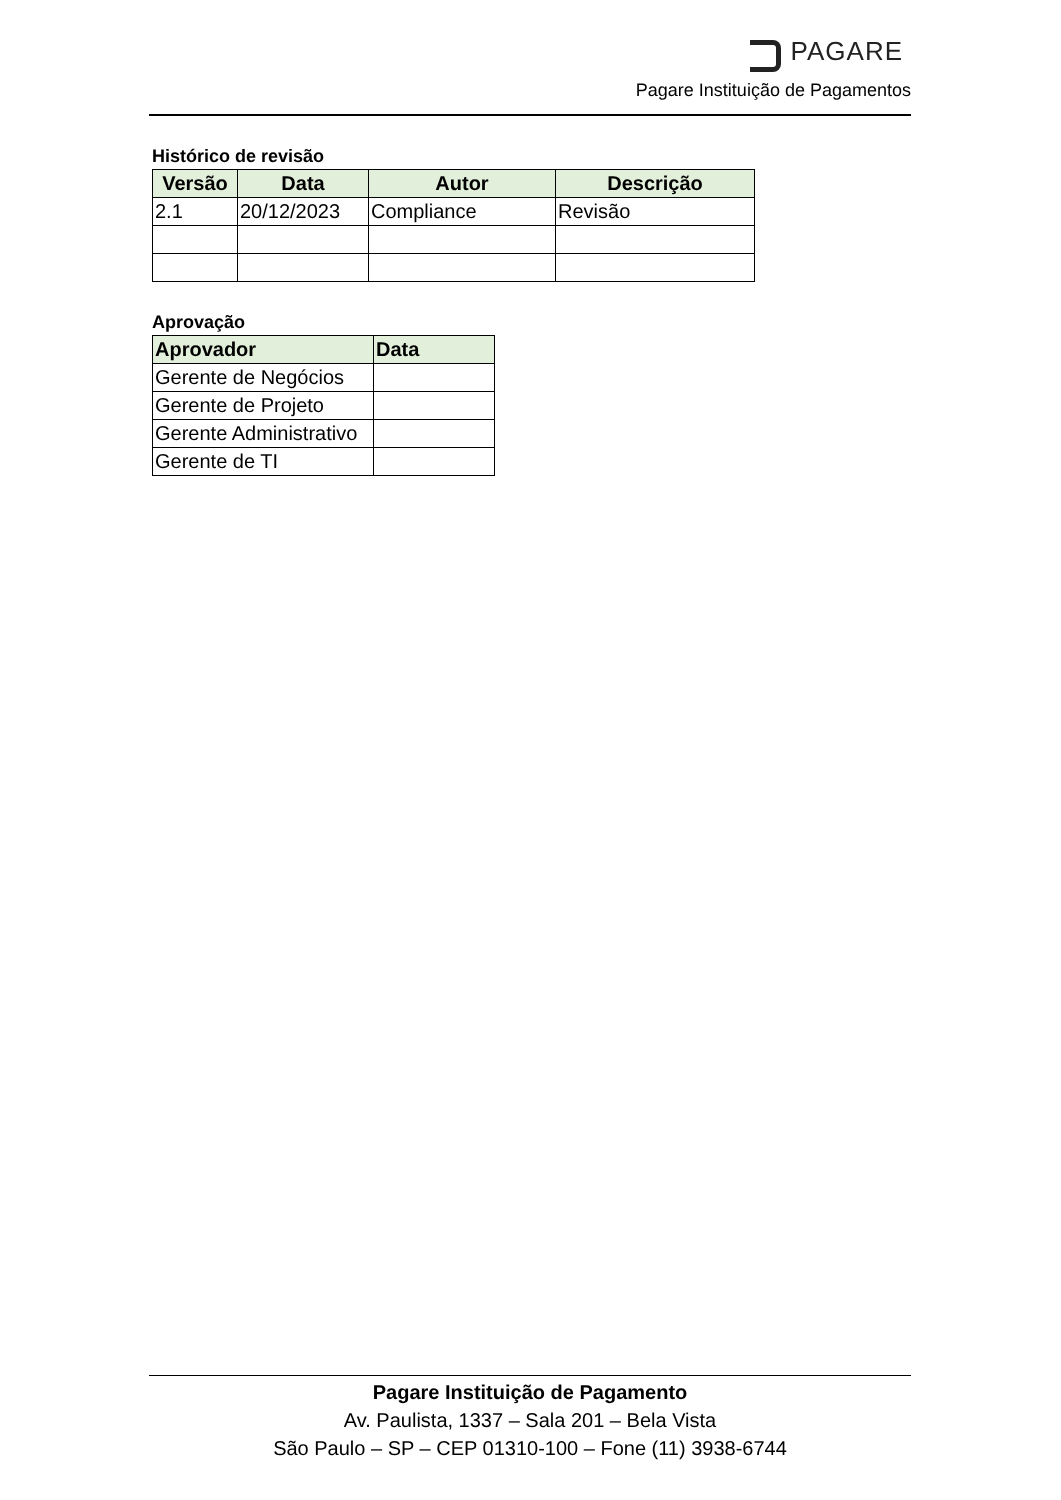PAGARE
Pagare Instituição de Pagamentos
Histórico de revisão
| Versão | Data | Autor | Descrição |
| --- | --- | --- | --- |
| 2.1 | 20/12/2023 | Compliance | Revisão |
Aprovação
| Aprovador | Data |
| --- | --- |
| Gerente de Negócios | |
| Gerente de Projeto | |
| Gerente Administrativo | |
| Gerente de TI | |
Pagare Instituição de Pagamento
Av. Paulista, 1337 – Sala 201 – Bela Vista
São Paulo – SP – CEP 01310-100 – Fone (11) 3938-6744